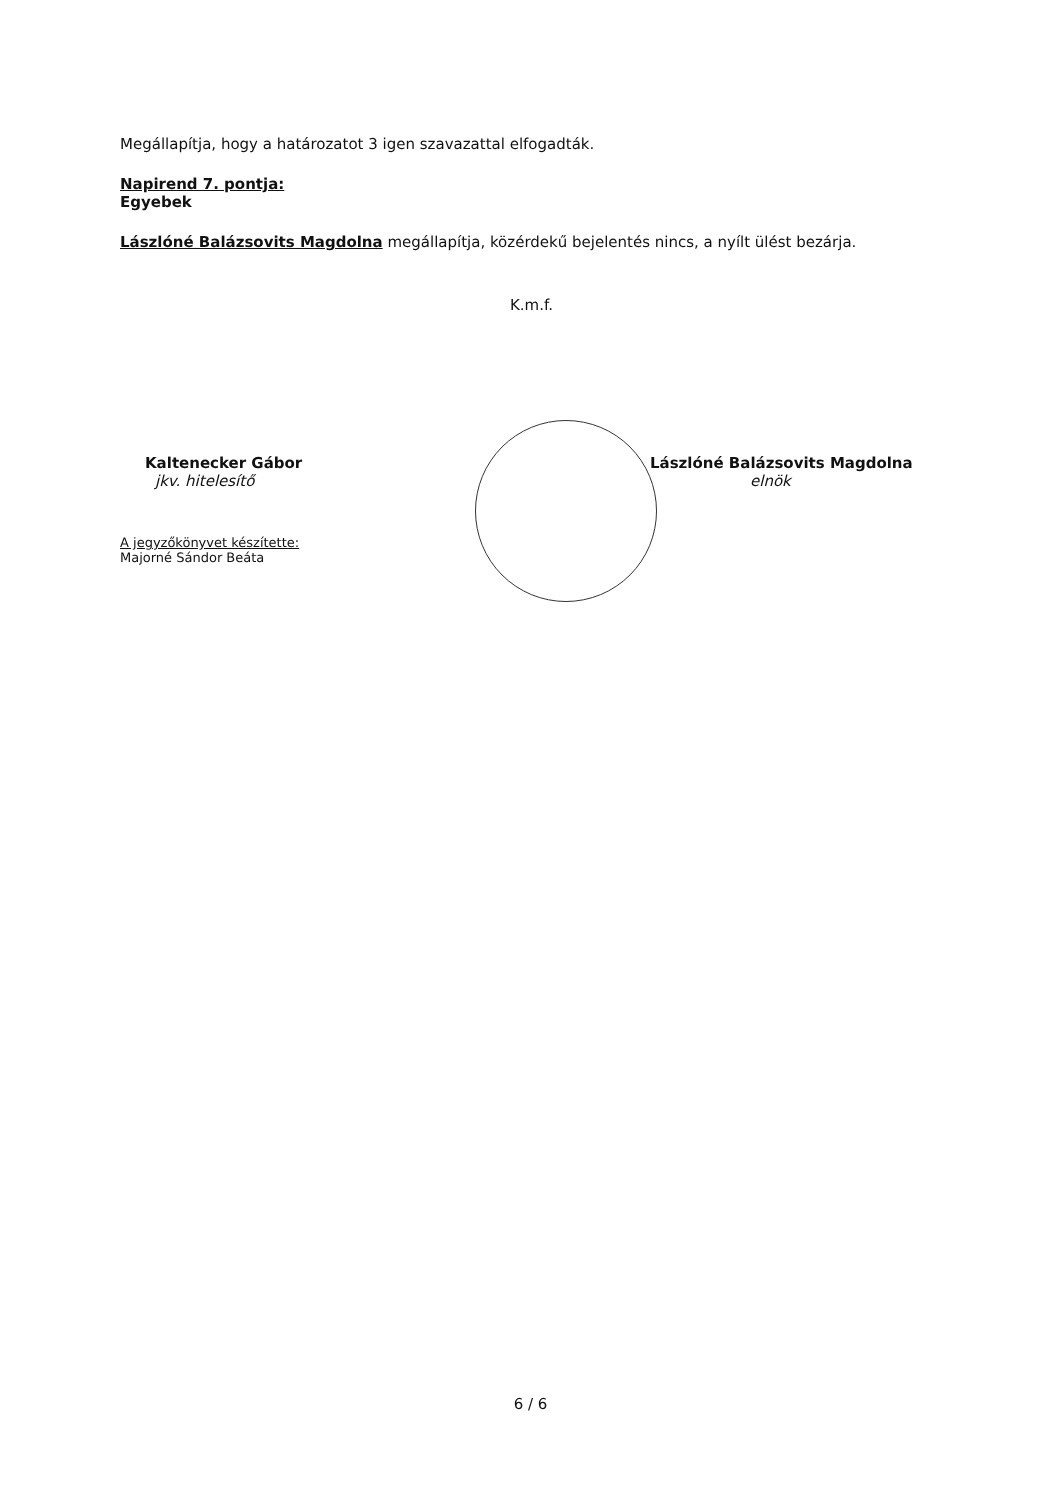Megállapítja, hogy a határozatot 3 igen szavazattal elfogadták.
Napirend 7. pontja:
Egyebek
Lászlóné Balázsovits Magdolna megállapítja, közérdekű bejelentés nincs, a nyílt ülést bezárja.
K.m.f.
Kaltenecker Gábor
jkv. hitelesítő
A jegyzőkönyvet készítette:
Majorné Sándor Beáta
Lászlóné Balázsovits Magdolna
elnök
6 / 6